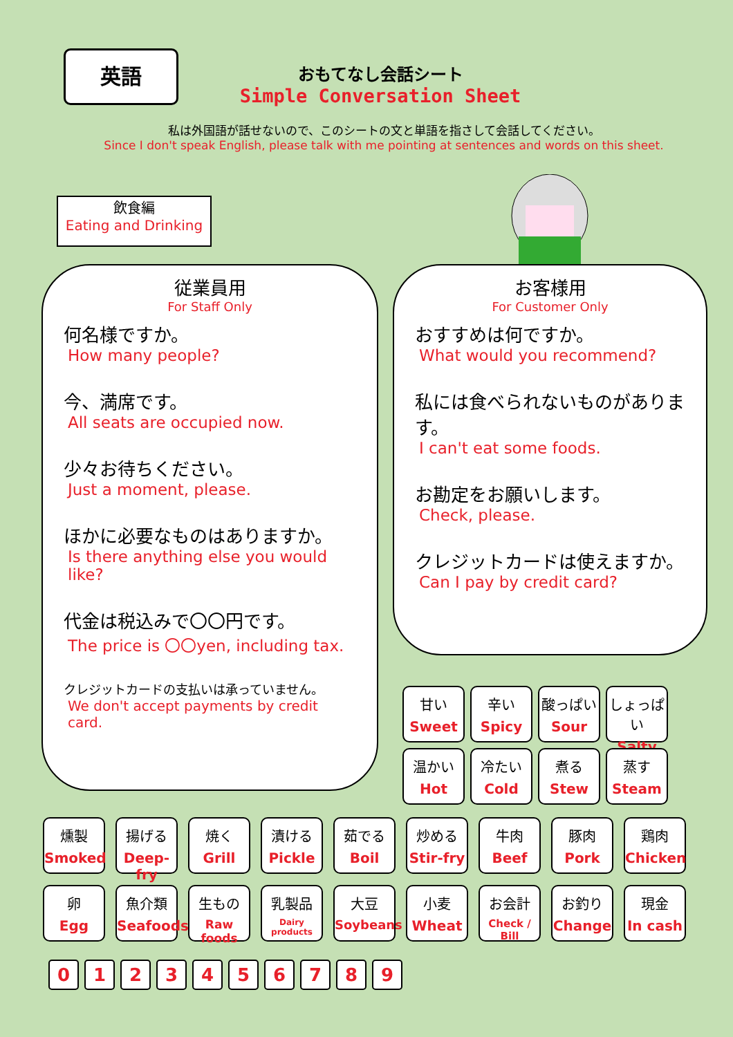英語
おもてなし会話シート
Simple Conversation Sheet
私は外国語が話せないので、このシートの文と単語を指さして会話してください。
Since I don't speak English, please talk with me pointing at sentences and words on this sheet.
飲食編
Eating and Drinking
従業員用
For Staff Only
何名様ですか。
How many people?
今、満席です。
All seats are occupied now.
少々お待ちください。
Just a moment, please.
ほかに必要なものはありますか。
Is there anything else you would like?
代金は税込みで〇〇円です。
The price is 〇〇yen, including tax.
クレジットカードの支払いは承っていません。
We don't accept payments by credit card.
お客様用
For Customer Only
おすすめは何ですか。
What would you recommend?
私には食べられないものがあります。
I can't eat some foods.
お勘定をお願いします。
Check, please.
クレジットカードは使えますか。
Can I pay by credit card?
甘い
Sweet
辛い
Spicy
酸っぱい
Sour
しょっぱい
Salty
温かい
Hot
冷たい
Cold
煮る
Stew
蒸す
Steam
燻製
Smoked
揚げる
Deep-fry
焼く
Grill
漬ける
Pickle
茹でる
Boil
炒める
Stir-fry
牛肉
Beef
豚肉
Pork
鶏肉
Chicken
卵
Egg
魚介類
Seafoods
生もの
Raw foods
乳製品
Dairy products
大豆
Soybeans
小麦
Wheat
お会計
Check / Bill
お釣り
Change
現金
In cash
0 1 2 3 4 5 6 7 8 9